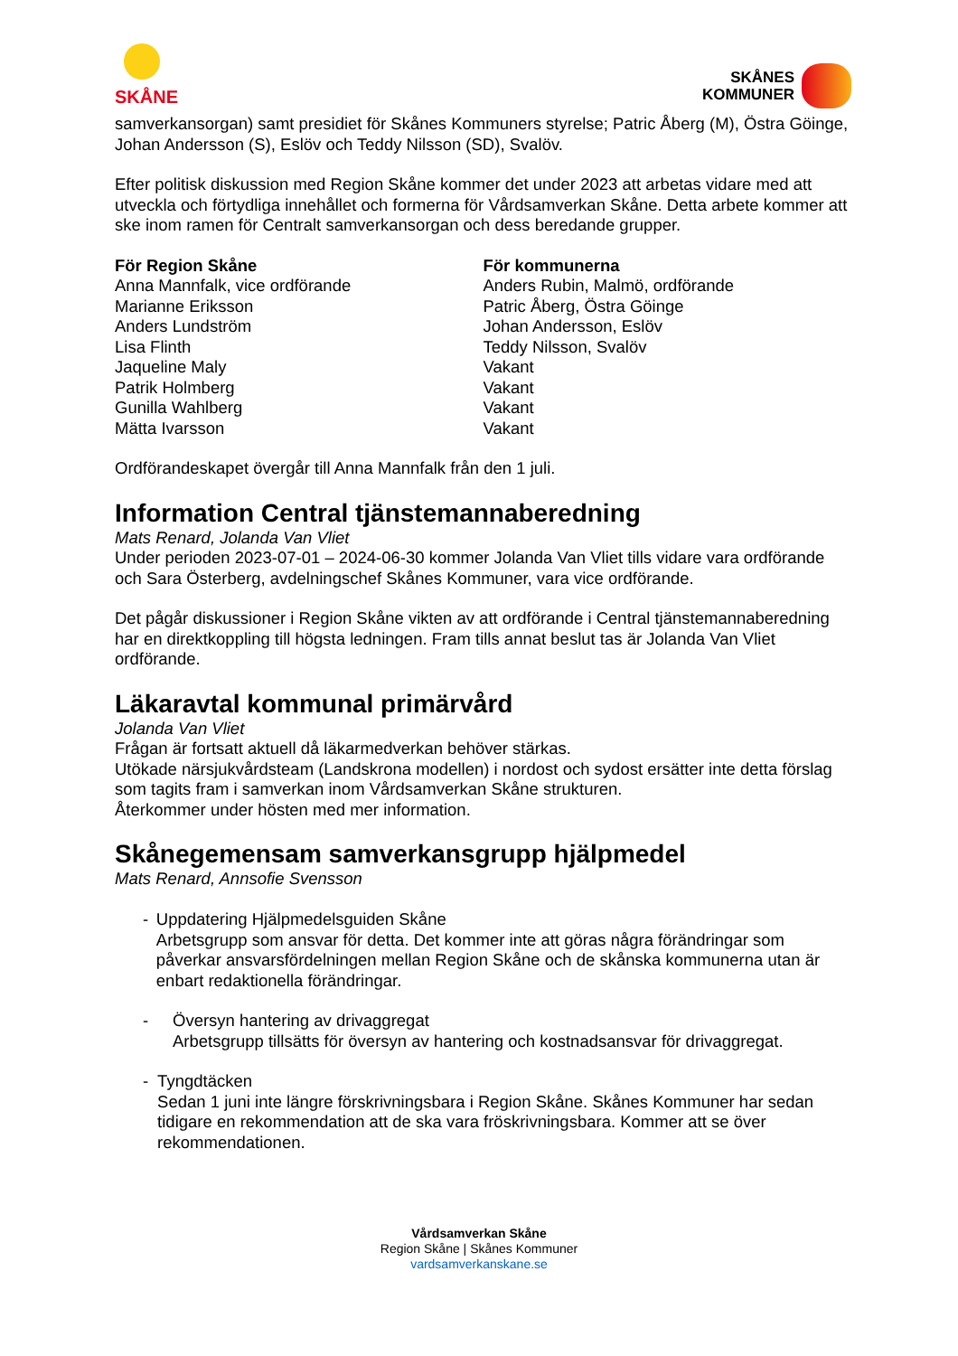SKÅNE
SKÅNES
KOMMUNER
samverkansorgan) samt presidiet för Skånes Kommuners styrelse; Patric Åberg (M), Östra Göinge, Johan Andersson (S), Eslöv och Teddy Nilsson (SD), Svalöv.
Efter politisk diskussion med Region Skåne kommer det under 2023 att arbetas vidare med att utveckla och förtydliga innehållet och formerna för Vårdsamverkan Skåne. Detta arbete kommer att ske inom ramen för Centralt samverkansorgan och dess beredande grupper.
För Region Skåne
Anna Mannfalk, vice ordförande
Marianne Eriksson
Anders Lundström
Lisa Flinth
Jaqueline Maly
Patrik Holmberg
Gunilla Wahlberg
Mätta Ivarsson
För kommunerna
Anders Rubin, Malmö, ordförande
Patric Åberg, Östra Göinge
Johan Andersson, Eslöv
Teddy Nilsson, Svalöv
Vakant
Vakant
Vakant
Vakant
Ordförandeskapet övergår till Anna Mannfalk från den 1 juli.
Information Central tjänstemannaberedning
Mats Renard, Jolanda Van Vliet
Under perioden 2023-07-01 – 2024-06-30 kommer Jolanda Van Vliet tills vidare vara ordförande och Sara Österberg, avdelningschef Skånes Kommuner, vara vice ordförande.
Det pågår diskussioner i Region Skåne vikten av att ordförande i Central tjänstemannaberedning har en direktkoppling till högsta ledningen. Fram tills annat beslut tas är Jolanda Van Vliet ordförande.
Läkaravtal kommunal primärvård
Jolanda Van Vliet
Frågan är fortsatt aktuell då läkarmedverkan behöver stärkas.
Utökade närsjukvårdsteam (Landskrona modellen) i nordost och sydost ersätter inte detta förslag som tagits fram i samverkan inom Vårdsamverkan Skåne strukturen.
Återkommer under hösten med mer information.
Skånegemensam samverkansgrupp hjälpmedel
Mats Renard, Annsofie Svensson
- Uppdatering Hjälpmedelsguiden Skåne
Arbetsgrupp som ansvar för detta. Det kommer inte att göras några förändringar som påverkar ansvarsfördelningen mellan Region Skåne och de skånska kommunerna utan är enbart redaktionella förändringar.
- Översyn hantering av drivaggregat
Arbetsgrupp tillsätts för översyn av hantering och kostnadsansvar för drivaggregat.
- Tyngdtäcken
Sedan 1 juni inte längre förskrivningsbara i Region Skåne. Skånes Kommuner har sedan tidigare en rekommendation att de ska vara fröskrivningsbara. Kommer att se över rekommendationen.
Vårdsamverkan Skåne
Region Skåne | Skånes Kommuner
vardsamverkanskane.se